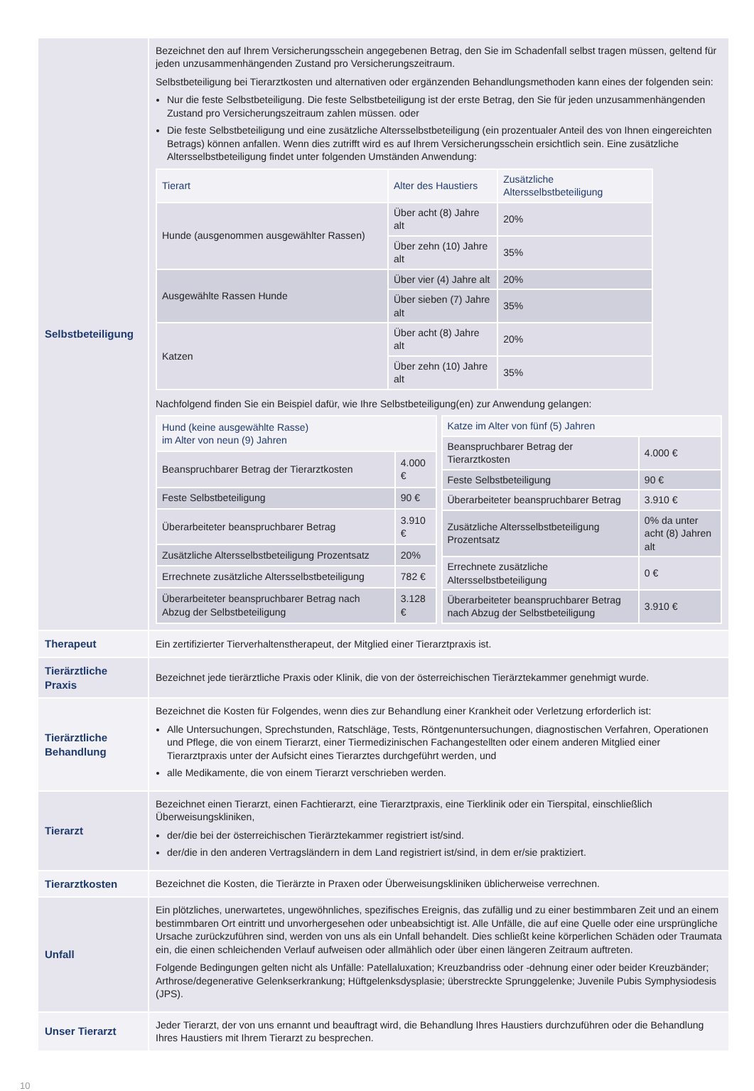| Selbstbeteiligung | Bezeichnet den auf Ihrem Versicherungsschein angegebenen Betrag, den Sie im Schadenfall selbst tragen müssen, geltend für jeden unzusammenhängenden Zustand pro Versicherungszeitraum. Selbstbeteiligung bei Tierarztkosten und alternativen oder ergänzenden Behandlungsmethoden kann eines der folgenden sein: Nur die feste Selbstbeteiligung. Die feste Selbstbeteiligung ist der erste Betrag, den Sie für jeden unzusammenhängenden Zustand pro Versicherungszeitraum zahlen müssen. oder Die feste Selbstbeteiligung und eine zusätzliche Altersselbstbeteiligung (ein prozentualer Anteil des von Ihnen eingereichten Betrags) können anfallen. Wenn dies zutrifft wird es auf Ihrem Versicherungsschein ersichtlich sein. Eine zusätzliche Altersselbstbeteiligung findet unter folgenden Umständen Anwendung: / Tierart / Alter des Haustiers / Zusätzliche Altersselbstbeteiligung / / --- / --- / --- / / Hunde (ausgenommen ausgewählter Rassen) / Über acht (8) Jahre alt / 20% / / / Über zehn (10) Jahre alt / 35% / / Ausgewählte Rassen Hunde / Über vier (4) Jahre alt / 20% / / / Über sieben (7) Jahre alt / 35% / / Katzen / Über acht (8) Jahre alt / 20% / / / Über zehn (10) Jahre alt / 35% / Nachfolgend finden Sie ein Beispiel dafür, wie Ihre Selbstbeteiligung(en) zur Anwendung gelangen: / Hund (keine ausgewählte Rasse) im Alter von neun (9) Jahren / / / --- / --- / / Beanspruchbarer Betrag der Tierarztkosten / 4.000 € / / Feste Selbstbeteiligung / 90 € / / Überarbeiteter beanspruchbarer Betrag / 3.910 € / / Zusätzliche Altersselbstbeteiligung Prozentsatz / 20% / / Errechnete zusätzliche Altersselbstbeteiligung / 782 € / / Überarbeiteter beanspruchbarer Betrag nach Abzug der Selbstbeteiligung / 3.128 € / / Katze im Alter von fünf (5) Jahren / / / --- / --- / / Beanspruchbarer Betrag der Tierarztkosten / 4.000 € / / Feste Selbstbeteiligung / 90 € / / Überarbeiteter beanspruchbarer Betrag / 3.910 € / / Zusätzliche Altersselbstbeteiligung Prozentsatz / 0% da unter acht (8) Jahren alt / / Errechnete zusätzliche Altersselbstbeteiligung / 0 € / / Überarbeiteter beanspruchbarer Betrag nach Abzug der Selbstbeteiligung / 3.910 € / |
| Therapeut | Ein zertifizierter Tierverhaltenstherapeut, der Mitglied einer Tierarztpraxis ist. |
| Tierärztliche Praxis | Bezeichnet jede tierärztliche Praxis oder Klinik, die von der österreichischen Tierärztekammer genehmigt wurde. |
| Tierärztliche Behandlung | Bezeichnet die Kosten für Folgendes, wenn dies zur Behandlung einer Krankheit oder Verletzung erforderlich ist: Alle Untersuchungen, Sprechstunden, Ratschläge, Tests, Röntgenuntersuchungen, diagnostischen Verfahren, Operationen und Pflege, die von einem Tierarzt, einer Tiermedizinischen Fachangestellten oder einem anderen Mitglied einer Tierarztpraxis unter der Aufsicht eines Tierarztes durchgeführt werden, und alle Medikamente, die von einem Tierarzt verschrieben werden. |
| Tierarzt | Bezeichnet einen Tierarzt, einen Fachtierarzt, eine Tierarztpraxis, eine Tierklinik oder ein Tierspital, einschließlich Überweisungskliniken, der/die bei der österreichischen Tierärztekammer registriert ist/sind. der/die in den anderen Vertragsländern in dem Land registriert ist/sind, in dem er/sie praktiziert. |
| Tierarztkosten | Bezeichnet die Kosten, die Tierärzte in Praxen oder Überweisungskliniken üblicherweise verrechnen. |
| Unfall | Ein plötzliches, unerwartetes, ungewöhnliches, spezifisches Ereignis, das zufällig und zu einer bestimmbaren Zeit und an einem bestimmbaren Ort eintritt und unvorhergesehen oder unbeabsichtigt ist. Alle Unfälle, die auf eine Quelle oder eine ursprüngliche Ursache zurückzuführen sind, werden von uns als ein Unfall behandelt. Dies schließt keine körperlichen Schäden oder Traumata ein, die einen schleichenden Verlauf aufweisen oder allmählich oder über einen längeren Zeitraum auftreten. Folgende Bedingungen gelten nicht als Unfälle: Patellaluxation; Kreuzbandriss oder -dehnung einer oder beider Kreuzbänder; Arthrose/degenerative Gelenkserkrankung; Hüftgelenksdysplasie; überstreckte Sprunggelenke; Juvenile Pubis Symphysiodesis (JPS). |
| Unser Tierarzt | Jeder Tierarzt, der von uns ernannt und beauftragt wird, die Behandlung Ihres Haustiers durchzuführen oder die Behandlung Ihres Haustiers mit Ihrem Tierarzt zu besprechen. |
10